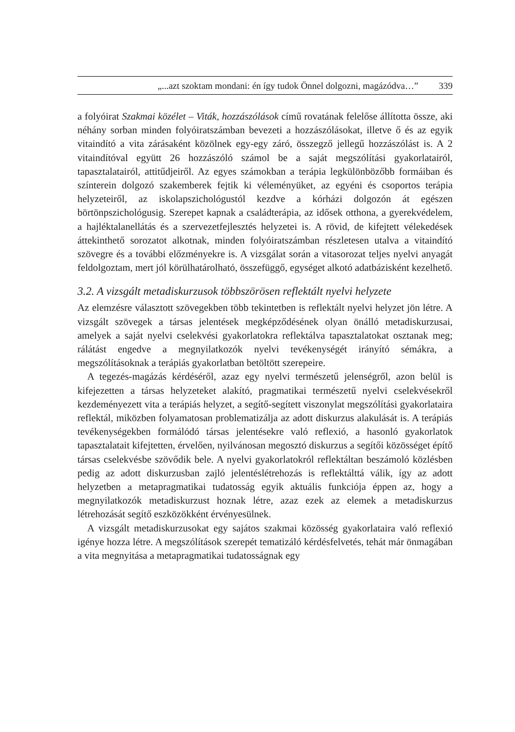„...azt szoktam mondani: én így tudok Önnel dolgozni, magázódva…” 339
a folyóirat Szakmai közélet – Viták, hozzászólások című rovatának felelőse állította össze, aki néhány sorban minden folyóiratszámban bevezeti a hozzászólásokat, illetve ő és az egyik vitaindító a vita zárásaként közölnek egy-egy záró, összegző jellegű hozzászólást is. A 2 vitaindítóval együtt 26 hozzászóló számol be a saját megszólítási gyakorlatairól, tapasztalatairól, attitűdjeiről. Az egyes számokban a terápia legkülönbözőbb formáiban és színterein dolgozó szakemberek fejtik ki véleményüket, az egyéni és csoportos terápia helyzeteiről, az iskolapszichológustól kezdve a kórházi dolgozón át egészen börtönpszichológusig. Szerepet kapnak a családterápia, az idősek otthona, a gyerekvédelem, a hajléktalanellátás és a szervezetfejlesztés helyzetei is. A rövid, de kifejtett vélekedések áttekinthető sorozatot alkotnak, minden folyóiratszámban részletesen utalva a vitaindító szövegre és a további előzményekre is. A vizsgálat során a vitasorozat teljes nyelvi anyagát feldolgoztam, mert jól körülhatárolható, összefüggő, egységet alkotó adatbázisként kezelhető.
3.2. A vizsgált metadiskurzusok többszörösen reflektált nyelvi helyzete
Az elemzésre választott szövegekben több tekintetben is reflektált nyelvi helyzet jön létre. A vizsgált szövegek a társas jelentések megképződésének olyan önálló metadiskurzusai, amelyek a saját nyelvi cselekvési gyakorlatokra reflektálva tapasztalatokat osztanak meg; rálátást engedve a megnyilatkozók nyelvi tevékenységét irányító sémákra, a megszólításoknak a terápiás gyakorlatban betöltött szerepeire.
A tegezés-magázás kérdéséről, azaz egy nyelvi természetű jelenségről, azon belül is kifejezetten a társas helyzeteket alakító, pragmatikai természetű nyelvi cselekvésekről kezdeményezett vita a terápiás helyzet, a segítő-segített viszonylat megszólítási gyakorlataira reflektál, miközben folyamatosan problematizálja az adott diskurzus alakulását is. A terápiás tevékenységekben formálódó társas jelentésekre való reflexió, a hasonló gyakorlatok tapasztalatait kifejtetten, érvelően, nyilvánosan megosztó diskurzus a segítői közösséget építő társas cselekvésbe szövődik bele. A nyelvi gyakorlatokról reflektáltan beszámoló közlésben pedig az adott diskurzusban zajló jelentéslétrehozás is reflektálttá válik, így az adott helyzetben a metapragmatikai tudatosság egyik aktuális funkciója éppen az, hogy a megnyilatkozók metadiskurzust hoznak létre, azaz ezek az elemek a metadiskurzus létrehozását segítő eszközökként érvényesülnek.
A vizsgált metadiskurzusokat egy sajátos szakmai közösség gyakorlataira való reflexió igénye hozza létre. A megszólítások szerepét tematizáló kérdésfelvetés, tehát már önmagában a vita megnyitása a metapragmatikai tudatosságnak egy